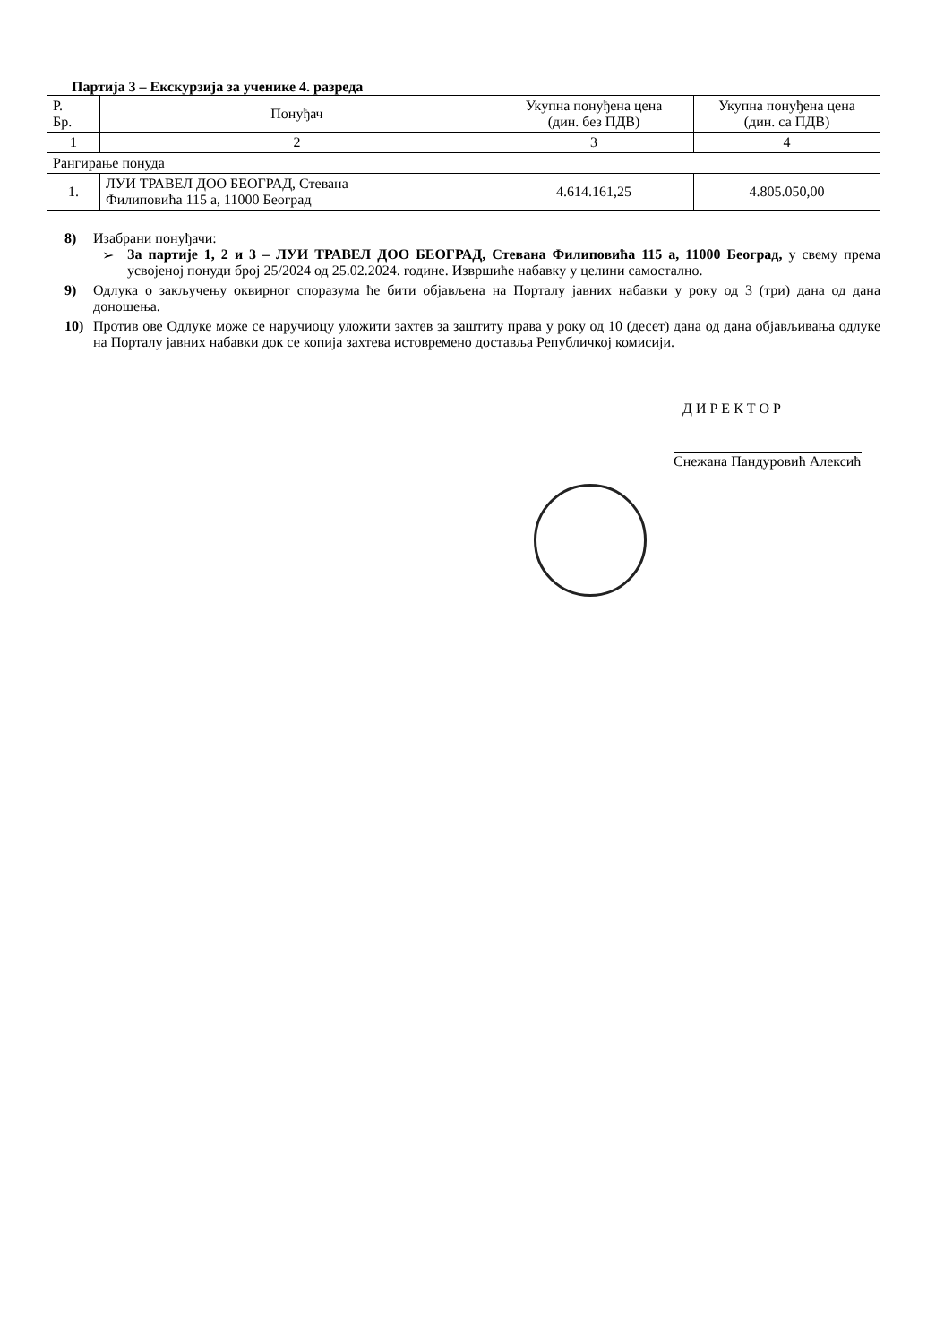Партија 3 – Екскурзија за ученике 4. разреда
| Р. Бр. | Понуђач | Укупна понуђена цена (дин. без ПДВ) | Укупна понуђена цена (дин. са ПДВ) |
| --- | --- | --- | --- |
| 1 | 2 | 3 | 4 |
| Рангирање понуда | | | |
| 1. | ЛУИ ТРАВЕЛ ДОО БЕОГРАД, Стевана Филиповића 115 а, 11000 Београд | 4.614.161,25 | 4.805.050,00 |
8) Изабрани понуђачи:
➢ За партије 1, 2 и 3 – ЛУИ ТРАВЕЛ ДОО БЕОГРАД, Стевана Филиповића 115 а, 11000 Београд, у свему према усвојеној понуди број 25/2024 од 25.02.2024. године. Извршиће набавку у целини самостално.
9) Одлука о закључењу оквирног споразума ће бити објављена на Порталу јавних набавки у року од 3 (три) дана од дана доношења.
10) Против ове Одлуке може се наручиоцу уложити захтев за заштиту права у року од 10 (десет) дана од дана објављивања одлуке на Порталу јавних набавки док се копија захтева истовремено доставља Републичкој комисији.
ДИРЕКТОР
Снежана Пандуровић Алексић